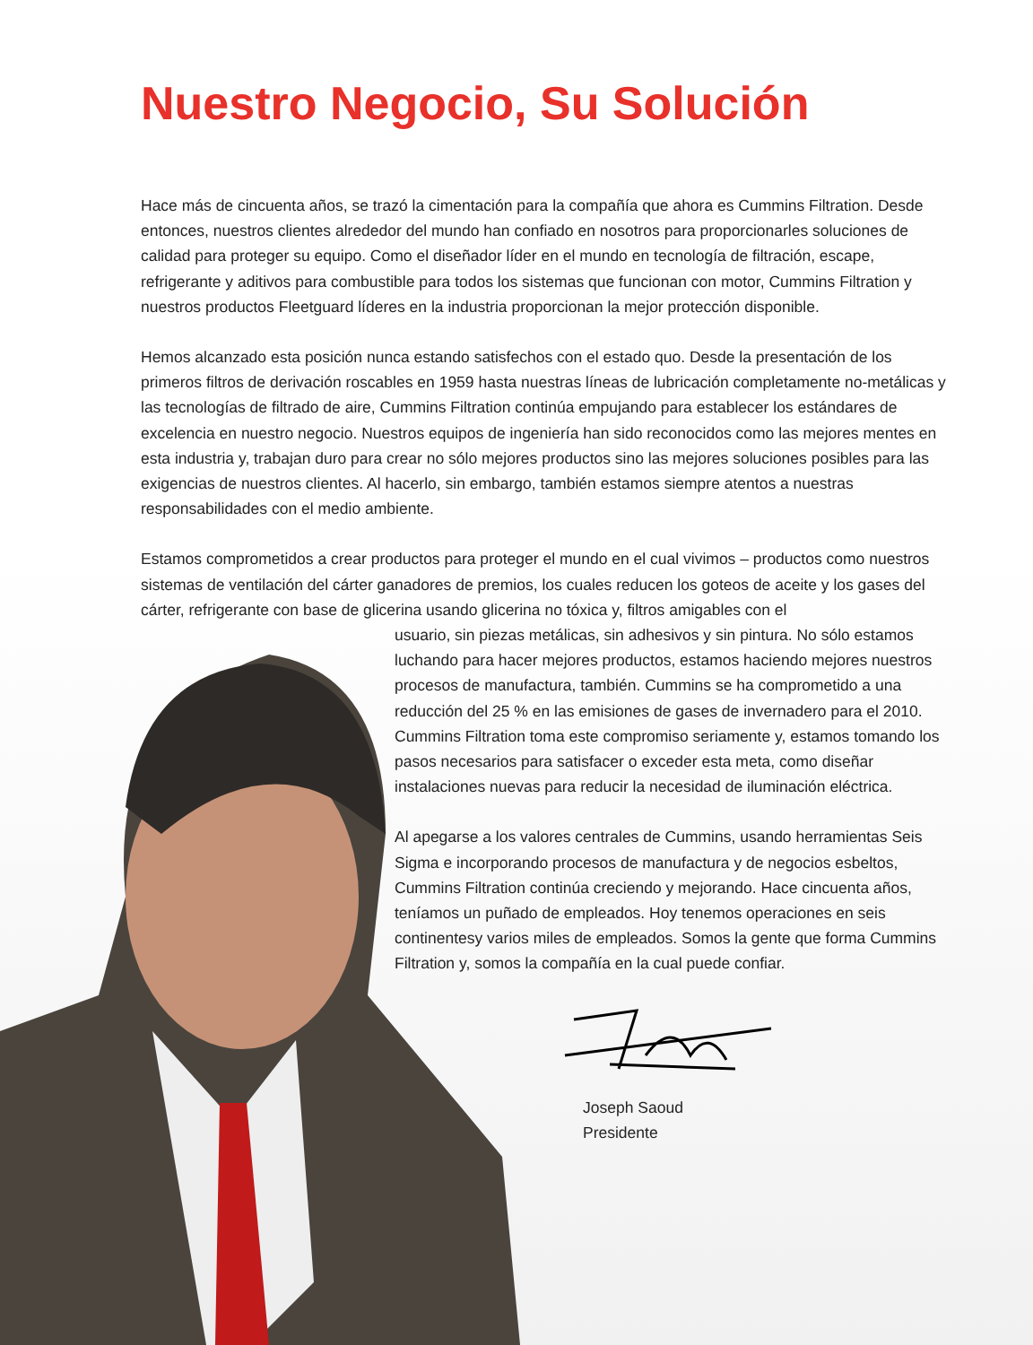Nuestro Negocio, Su Solución
Hace más de cincuenta años, se trazó la cimentación para la compañía que ahora es Cummins Filtration. Desde entonces, nuestros clientes alrededor del mundo han confiado en nosotros para proporcionarles soluciones de calidad para proteger su equipo. Como el diseñador líder en el mundo en tecnología de filtración, escape, refrigerante y aditivos para combustible para todos los sistemas que funcionan con motor, Cummins Filtration y nuestros productos Fleetguard líderes en la industria proporcionan la mejor protección disponible.
Hemos alcanzado esta posición nunca estando satisfechos con el estado quo. Desde la presentación de los primeros filtros de derivación roscables en 1959 hasta nuestras líneas de lubricación completamente no-metálicas y las tecnologías de filtrado de aire, Cummins Filtration continúa empujando para establecer los estándares de excelencia en nuestro negocio. Nuestros equipos de ingeniería han sido reconocidos como las mejores mentes en esta industria y, trabajan duro para crear no sólo mejores productos sino las mejores soluciones posibles para las exigencias de nuestros clientes. Al hacerlo, sin embargo, también estamos siempre atentos a nuestras responsabilidades con el medio ambiente.
Estamos comprometidos a crear productos para proteger el mundo en el cual vivimos – productos como nuestros sistemas de ventilación del cárter ganadores de premios, los cuales reducen los goteos de aceite y los gases del cárter, refrigerante con base de glicerina usando glicerina no tóxica y, filtros amigables con el
usuario, sin piezas metálicas, sin adhesivos y sin pintura. No sólo estamos luchando para hacer mejores productos, estamos haciendo mejores nuestros procesos de manufactura, también. Cummins se ha comprometido a una reducción del 25 % en las emisiones de gases de invernadero para el 2010. Cummins Filtration toma este compromiso seriamente y, estamos tomando los pasos necesarios para satisfacer o exceder esta meta, como diseñar instalaciones nuevas para reducir la necesidad de iluminación eléctrica.
Al apegarse a los valores centrales de Cummins, usando herramientas Seis Sigma e incorporando procesos de manufactura y de negocios esbeltos, Cummins Filtration continúa creciendo y mejorando. Hace cincuenta años, teníamos un puñado de empleados. Hoy tenemos operaciones en seis continentesy varios miles de empleados. Somos la gente que forma Cummins Filtration y, somos la compañía en la cual puede confiar.
Joseph Saoud
Presidente